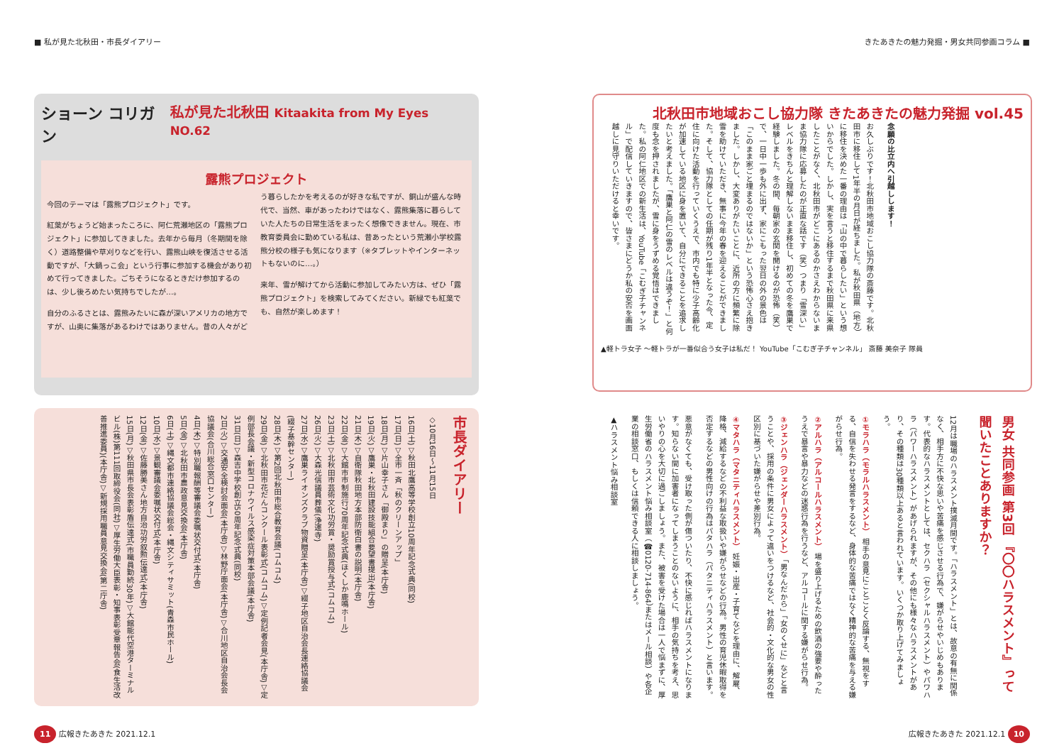■ 私が見た北秋田・市長ダイアリー
きたあきたの魅力発掘・男女共同参画コラム ■
ショーン コリガン 私が見た北秋田 Kitaakita from My Eyes NO.62
露熊プロジェクト
今回のテーマは「露熊プロジェクト」です。
紅葉がちょうど始まったころに、阿仁荒瀬地区の「露熊プロジェクト」に参加してきました。去年から毎月（冬期間を除く）道路整備や草刈りなどを行い、露熊山峡を復活させる活動ですが、「大鍋っこ会」という行事に参加する機会があり初めて行ってきました。ごちそうになるときだけ参加するのは、少し後ろめたい気持ちでしたが…。
自分のふるさとは、露熊みたいに森が深いアメリカの地方ですが、山奥に集落があるわけではありません。昔の人々がどう暮らしたかを考えるのが好きな私ですが、銅山が盛んな時代で、当然、車があったわけではなく、露熊集落に暮らしていた人たちの日常生活をまったく想像できません。現在、市教育委員会に勤めている私は、昔あったという荒瀬小学校露熊分校の様子も気になります（※タブレットやインターネットもないのに…。）
来年、雪が解けてから活動に参加してみたい方は、ぜひ「露熊プロジェクト」を検索してみてください。新緑でも紅葉でも、自然が楽しめます！
市長ダイアリー
◇10月16日～11月15日
16日(土)▽秋田北鷹高等学校創立10周年記念式典(同校)
17日(日)▽全市一斉「秋のクリーンアップ」
18日(月)▽片山幸子さん「御殿まり」の贈呈(本庁舎)
19日(火)▽鷹巣・北秋田建設技能組合要望書提出(本庁舎)
21日(木)▽自衛隊秋田地方本部防衛白書の説明(本庁舎)
22日(金)▽大館市市制施行70周年記念式典(ほくしか鹿鳴ホール)
23日(土)▽北秋田市芸術文化功労賞・奨励賞授与式(コムコム)
26日(火)▽大森光信議員葬儀(浄運寺)
27日(水)▽鷹巣ライオンズクラブ物資贈呈(本庁舎)▽綴子地区自治会長連絡協議会(綴子基幹センター)
28日(木)▽第2回北秋田市総合教育会議(コムコム)
29日(金)▽北秋田市花だんコンクール表彰式(コムコム)▽定例記者会見(本庁舎)▽定例部長会議・新型コロナウイルス感染症対策本部会議(本庁舎)
31日(日)▽森吉中学校創立50周年記念式典(同校)
2日(火)▽交通安全検討会面会(本庁舎)▽林野庁面会(本庁舎)▽合川地区自治会長会協議会(合川総合窓口センター)
4日(木)▽特別職報酬等審議会委嘱状交付式(本庁舎)
5日(金)▽北秋田市農政意見交換会(本庁舎)
6日(土)▽縄文都市連絡協議会総会・縄文シティサミット(青森市民ホール)
10日(水)▽景観審議会委嘱状交付式(本庁舎)
12日(金)▽佐藤勝美さん地方自治功労叙勲伝達式(本庁舎)
15日(月)▽秋田県市長会表彰盾伝達式(市職員勤続30年)▽大館能代空港ターミナルビル(株)第111回取締役会(同社)▽厚生労働大臣表彰・知事表彰受章報告会(食生活改善推進委員)(本庁舎)▽新規採用職員意見交換会(第二庁舎)
北秋田市地域おこし協力隊 きたあきたの魅力発掘 vol.45
念願の比立内へ引越しします！
お久しぶりです！北秋田市地域おこし協力隊の斎藤です。北秋田市に移住して1年半の月日が経ちました。私が秋田県（地方）に移住を決めた一番の理由は「山の中で暮らしたい」という想いからでした。しかし、実を言うと移住するまで秋田県に来県したことがなく、北秋田市がどこにあるのかさえわからないまま協力隊に応募したのが正直な話です（笑）つまり「雪深い」レベルをきちんと理解しないまま移住し、初めての冬を鷹巣で経験しました。冬の間、毎朝家の玄関を開けるのが恐怖（笑）で、一日中一歩も外に出ず、家にこもった翌日の外の景色は「このまま家ごと埋まるのではないか」という恐怖心さえ抱きました。しかし、大変ありがたいことに、近所の方に頻繁に除雪を助けていただき、無事に今年の春を迎えることができました。そして、協力隊としての任期が残り1年半となった今、定住に向けた活動を行っていくうえで、市内でも特に少子高齢化が加速している地区に身を置いて、自分にできることを追求したいと考えました。「鷹巣と阿仁の雪のレベルは違うぞ！」と何度も念を押されましたが、雪に身をうずめる覚悟はできました。私の阿仁地区での新生活は、YouTube「こむぎ子チャンネル」で配信していきますので、皆さまにどうか私の安否を画面越しに見守りいただけると幸いです。
▲軽トラ女子 ～軽トラが一番似合う女子は私だ！ YouTube「こむぎ子チャンネル」 斎藤 美奈子 隊員
男女 共同参画 第3回 『〇〇ハラスメント』って聞いたことありますか？
12月は職場のハラスメント撲滅月間です。「ハラスメント」とは、故意の有無に関係なく、相手方に不快な思いや苦痛を感じさせる行為で、嫌がらせやいじめもあります。代表的なハラスメントとしては、セクハラ（セクシャルハラスメント）やパワハラ（パワーハラスメント）があげられますが、その他にも様々なハラスメントがあり、その種類は30種類以上あると言われています。いくつか取り上げてみましょう。
①モラハラ（モラルハラスメント） 相手の意見にことごとく反論する、無視をする、自信を失わせる発言をするなど、身体的な苦痛ではなく精神的な苦痛を与える嫌がらせ行為。
②アルハラ（アルコールハラスメント） 場を盛り上げるための飲酒の強要や酔ったうえで暴言や暴力などの迷惑行為を行うなど、アルコールに関する嫌がらせ行為。
③ジェンハラ（ジェンダーハラスメント） 「男なんだから」「女のくせに」などと言うことや、採用の条件に男女によって違いをつけるなど、社会的・文化的な男女の性区別に基づいた嫌がらせや差別行為。
④マタハラ（マタニティハラスメント） 妊娠・出産・子育てなどを理由に、解雇、降格、減給するなどの不利益な取扱いや嫌がらせなどの行為。男性の育児休暇取得を否定するなどの男性向けの行為はパタハラ（パタニティハラスメント）と言います。
悪意がなくても、受け取った側が傷ついたり、不快に感じればハラスメントになります。知らない間に加害者になってしまうことのないように、相手の気持ちを考え、思いやりの心を大切に過ごしましょう。また、被害を受けた場合は一人で悩まずに、厚生労働省のハラスメント悩み相談室（☎0120-714-864）またはメール相談）や各企業の相談窓口、もしくは信頼できる人に相談しましょう。
▲ハラスメント悩み相談室
11 広報きたあきた 2021.12.1 広報きたあきた 2021.12.1 10